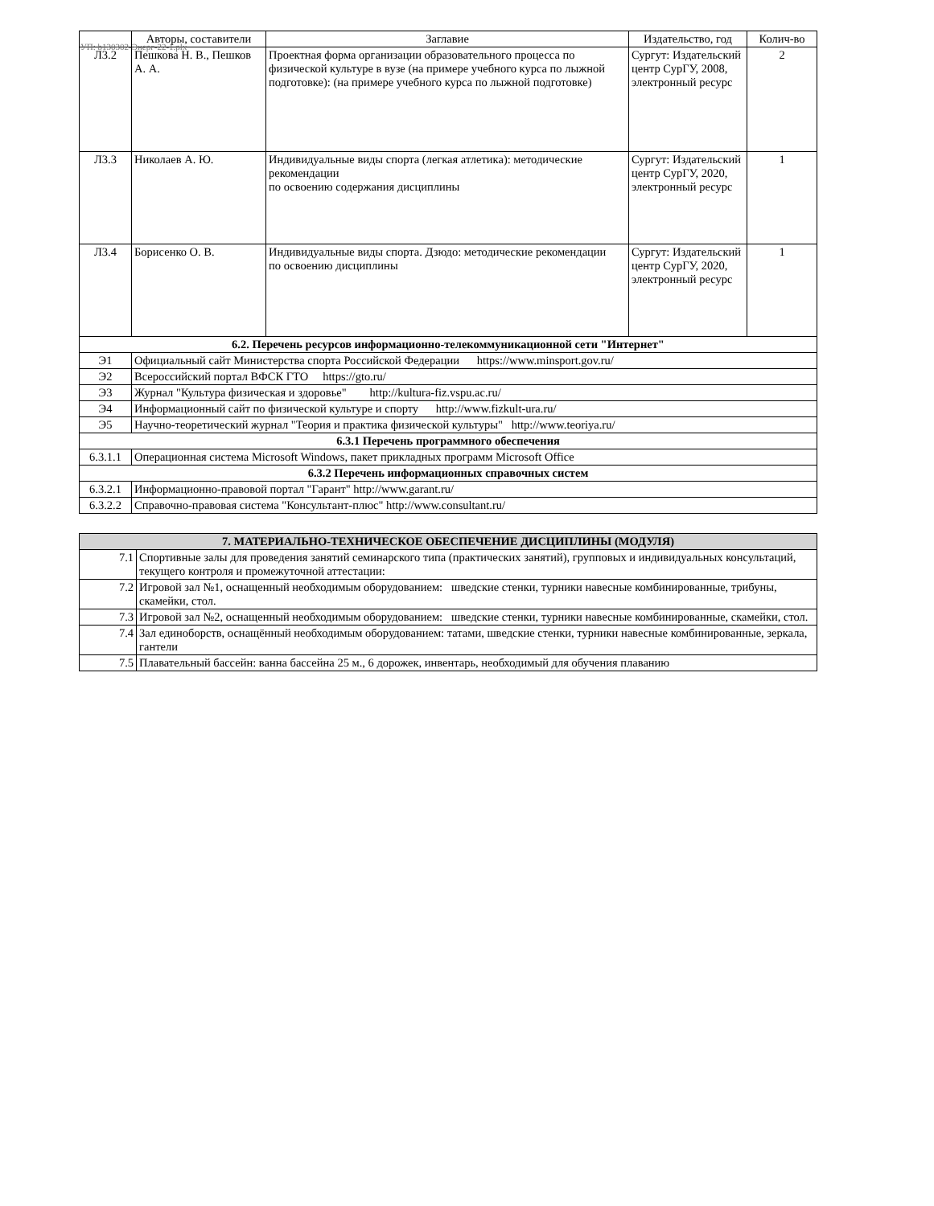УП: b130302-Энерг-22-1.plx
| | Авторы, составители | Заглавие | Издательство, год | Колич-во |
| --- | --- | --- | --- | --- |
| Л3.2 | Пешкова Н. В., Пешков А. А. | Проектная форма организации образовательного процесса по физической культуре в вузе (на примере учебного курса по лыжной подготовке): (на примере учебного курса по лыжной подготовке) | Сургут: Издательский центр СурГУ, 2008, электронный ресурс | 2 |
| Л3.3 | Николаев А. Ю. | Индивидуальные виды спорта (легкая атлетика): методические рекомендации по освоению содержания дисциплины | Сургут: Издательский центр СурГУ, 2020, электронный ресурс | 1 |
| Л3.4 | Борисенко О. В. | Индивидуальные виды спорта. Дзюдо: методические рекомендации по освоению дисциплины | Сургут: Издательский центр СурГУ, 2020, электронный ресурс | 1 |
| 6.2. Перечень ресурсов информационно-телекоммуникационной сети "Интернет" | | | | |
| Э1 | Официальный сайт Министерства спорта Российской Федерации https://www.minsport.gov.ru/ | | | |
| Э2 | Всероссийский портал ВФСК ГТО https://gto.ru/ | | | |
| Э3 | Журнал "Культура физическая и здоровье" http://kultura-fiz.vspu.ac.ru/ | | | |
| Э4 | Информационный сайт по физической культуре и спорту http://www.fizkult-ura.ru/ | | | |
| Э5 | Научно-теоретический журнал "Теория и практика физической культуры" http://www.teoriya.ru/ | | | |
| 6.3.1 Перечень программного обеспечения | | | | |
| 6.3.1.1 | Операционная система Microsoft Windows, пакет прикладных программ Microsoft Office | | | |
| 6.3.2 Перечень информационных справочных систем | | | | |
| 6.3.2.1 | Информационно-правовой портал "Гарант" http://www.garant.ru/ | | | |
| 6.3.2.2 | Справочно-правовая система "Консультант-плюс" http://www.consultant.ru/ | | | |
| 7. МАТЕРИАЛЬНО-ТЕХНИЧЕСКОЕ ОБЕСПЕЧЕНИЕ ДИСЦИПЛИНЫ (МОДУЛЯ) | |
| 7.1 | Спортивные залы для проведения занятий семинарского типа (практических занятий), групповых и индивидуальных консультаций, текущего контроля и промежуточной аттестации: |
| 7.2 | Игровой зал №1, оснащенный необходимым оборудованием: шведские стенки, турники навесные комбинированные, трибуны, скамейки, стол. |
| 7.3 | Игровой зал №2, оснащенный необходимым оборудованием: шведские стенки, турники навесные комбинированные, скамейки, стол. |
| 7.4 | Зал единоборств, оснащённый необходимым оборудованием: татами, шведские стенки, турники навесные комбинированные, зеркала, гантели |
| 7.5 | Плавательный бассейн: ванна бассейна 25 м., 6 дорожек, инвентарь, необходимый для обучения плаванию |